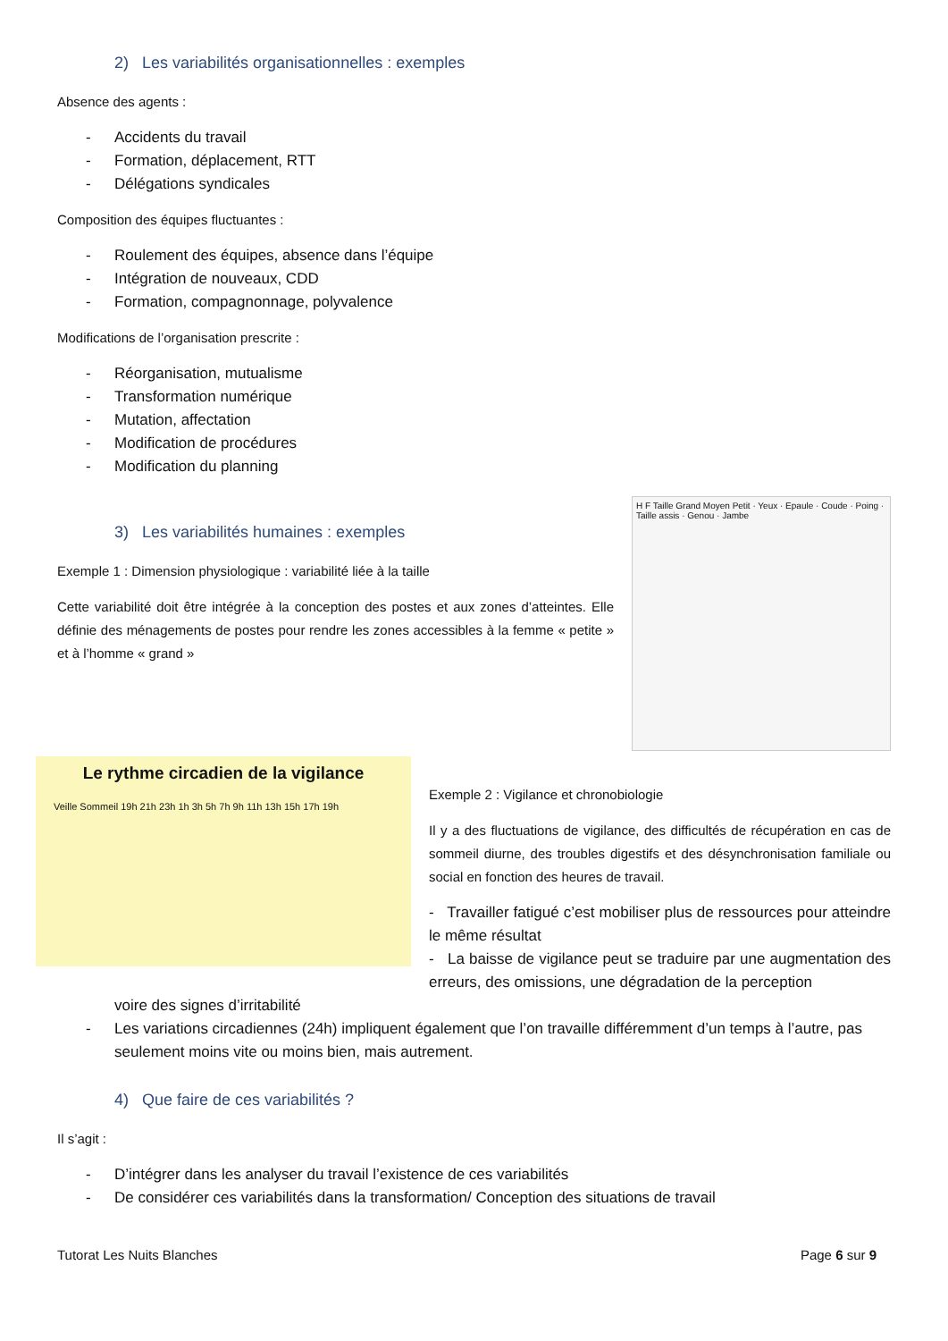2) Les variabilités organisationnelles : exemples
Absence des agents :
- Accidents du travail
- Formation, déplacement, RTT
- Délégations syndicales
Composition des équipes fluctuantes :
- Roulement des équipes, absence dans l’équipe
- Intégration de nouveaux, CDD
- Formation, compagnonnage, polyvalence
Modifications de l’organisation prescrite :
- Réorganisation, mutualisme
- Transformation numérique
- Mutation, affectation
- Modification de procédures
- Modification du planning
3) Les variabilités humaines : exemples
Exemple 1 : Dimension physiologique : variabilité liée à la taille
Cette variabilité doit être intégrée à la conception des postes et aux zones d’atteintes. Elle définie des ménagements de postes pour rendre les zones accessibles à la femme « petite » et à l’homme « grand »
H F Taille Grand Moyen Petit · Yeux · Epaule · Coude · Poing · Taille assis · Genou · Jambe
Le rythme circadien de la vigilance
Veille Sommeil 19h 21h 23h 1h 3h 5h 7h 9h 11h 13h 15h 17h 19h
Exemple 2 : Vigilance et chronobiologie
Il y a des fluctuations de vigilance, des difficultés de récupération en cas de sommeil diurne, des troubles digestifs et des désynchronisation familiale ou social en fonction des heures de travail.
- Travailler fatigué c’est mobiliser plus de ressources pour atteindre le même résultat
- La baisse de vigilance peut se traduire par une augmentation des erreurs, des omissions, une dégradation de la perception
voire des signes d’irritabilité
- Les variations circadiennes (24h) impliquent également que l’on travaille différemment d’un temps à l’autre, pas seulement moins vite ou moins bien, mais autrement.
4) Que faire de ces variabilités ?
Il s’agit :
- D’intégrer dans les analyser du travail l’existence de ces variabilités
- De considérer ces variabilités dans la transformation/ Conception des situations de travail
Tutorat Les Nuits Blanches Page 6 sur 9